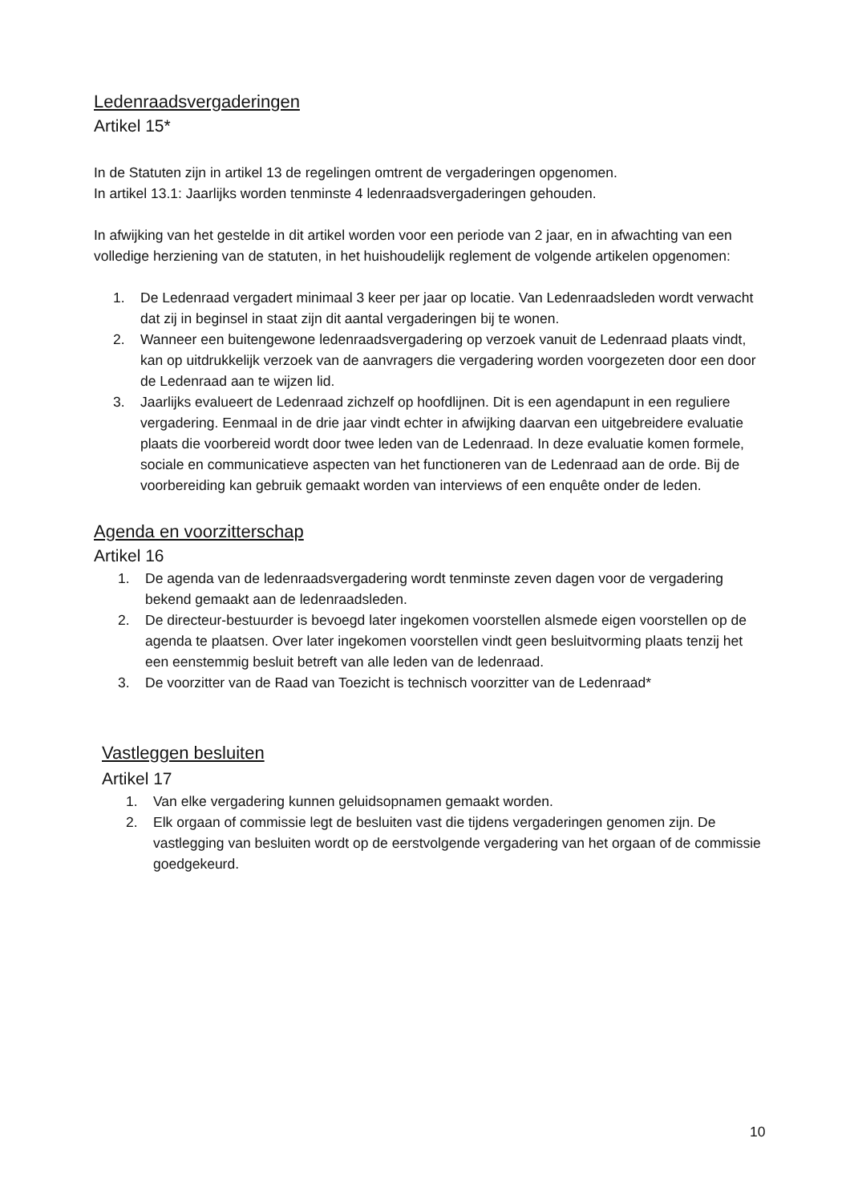Ledenraadsvergaderingen
Artikel 15*
In de Statuten zijn in artikel 13 de regelingen omtrent de vergaderingen opgenomen.
In artikel 13.1: Jaarlijks worden tenminste 4 ledenraadsvergaderingen gehouden.
In afwijking van het gestelde in dit artikel worden voor een periode van 2 jaar, en in afwachting van een volledige herziening van de statuten, in het huishoudelijk reglement de volgende artikelen opgenomen:
1. De Ledenraad vergadert minimaal 3 keer per jaar op locatie. Van Ledenraadsleden wordt verwacht dat zij in beginsel in staat zijn dit aantal vergaderingen bij te wonen.
2. Wanneer een buitengewone ledenraadsvergadering op verzoek vanuit de Ledenraad plaats vindt, kan op uitdrukkelijk verzoek van de aanvragers die vergadering worden voorgezeten door een door de Ledenraad aan te wijzen lid.
3. Jaarlijks evalueert de Ledenraad zichzelf op hoofdlijnen. Dit is een agendapunt in een reguliere vergadering. Eenmaal in de drie jaar vindt echter in afwijking daarvan een uitgebreidere evaluatie plaats die voorbereid wordt door twee leden van de Ledenraad. In deze evaluatie komen formele, sociale en communicatieve aspecten van het functioneren van de Ledenraad aan de orde. Bij de voorbereiding kan gebruik gemaakt worden van interviews of een enquête onder de leden.
Agenda en voorzitterschap
Artikel 16
1. De agenda van de ledenraadsvergadering wordt tenminste zeven dagen voor de vergadering bekend gemaakt aan de ledenraadsleden.
2. De directeur-bestuurder is bevoegd later ingekomen voorstellen alsmede eigen voorstellen op de agenda te plaatsen. Over later ingekomen voorstellen vindt geen besluitvorming plaats tenzij het een eenstemmig besluit betreft van alle leden van de ledenraad.
3. De voorzitter van de Raad van Toezicht is technisch voorzitter van de Ledenraad*
Vastleggen besluiten
Artikel 17
1. Van elke vergadering kunnen geluidsopnamen gemaakt worden.
2. Elk orgaan of commissie legt de besluiten vast die tijdens vergaderingen genomen zijn. De vastlegging van besluiten wordt op de eerstvolgende vergadering van het orgaan of de commissie goedgekeurd.
10